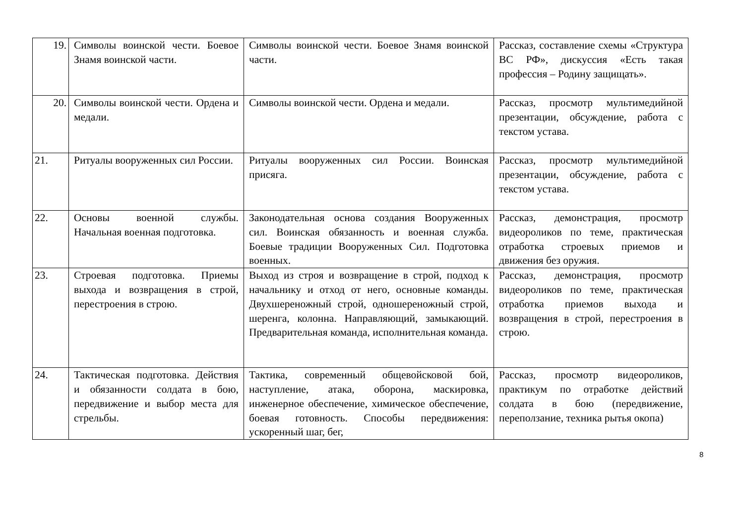| 19. | Символы воинской чести. Боевое Знамя воинской части. | Символы воинской чести. Боевое Знамя воинской части. | Рассказ, составление схемы «Структура ВС РФ», дискуссия «Есть такая профессия – Родину защищать». |
| 20. | Символы воинской чести. Ордена и медали. | Символы воинской чести. Ордена и медали. | Рассказ, просмотр мультимедийной презентации, обсуждение, работа с текстом устава. |
| 21. | Ритуалы вооруженных сил России. | Ритуалы вооруженных сил России. Воинская присяга. | Рассказ, просмотр мультимедийной презентации, обсуждение, работа с текстом устава. |
| 22. | Основы военной службы. Начальная военная подготовка. | Законодательная основа создания Вооруженных сил. Воинская обязанность и военная служба. Боевые традиции Вооруженных Сил. Подготовка военных. | Рассказ, демонстрация, просмотр видеороликов по теме, практическая отработка строевых приемов и движения без оружия. |
| 23. | Строевая подготовка. Приемы выхода и возвращения в строй, перестроения в строю. | Выход из строя и возвращение в строй, подход к начальнику и отход от него, основные команды. Двухшереножный строй, одношереножный строй, шеренга, колонна. Направляющий, замыкающий. Предварительная команда, исполнительная команда. | Рассказ, демонстрация, просмотр видеороликов по теме, практическая отработка приемов выхода и возвращения в строй, перестроения в строю. |
| 24. | Тактическая подготовка. Действия и обязанности солдата в бою, передвижение и выбор места для стрельбы. | Тактика, современный общевойсковой бой, наступление, атака, оборона, маскировка, инженерное обеспечение, химическое обеспечение, боевая готовность. Способы передвижения: ускоренный шаг, бег, | Рассказ, просмотр видеороликов, практикум по отработке действий солдата в бою (передвижение, переползание, техника рытья окопа) |
8